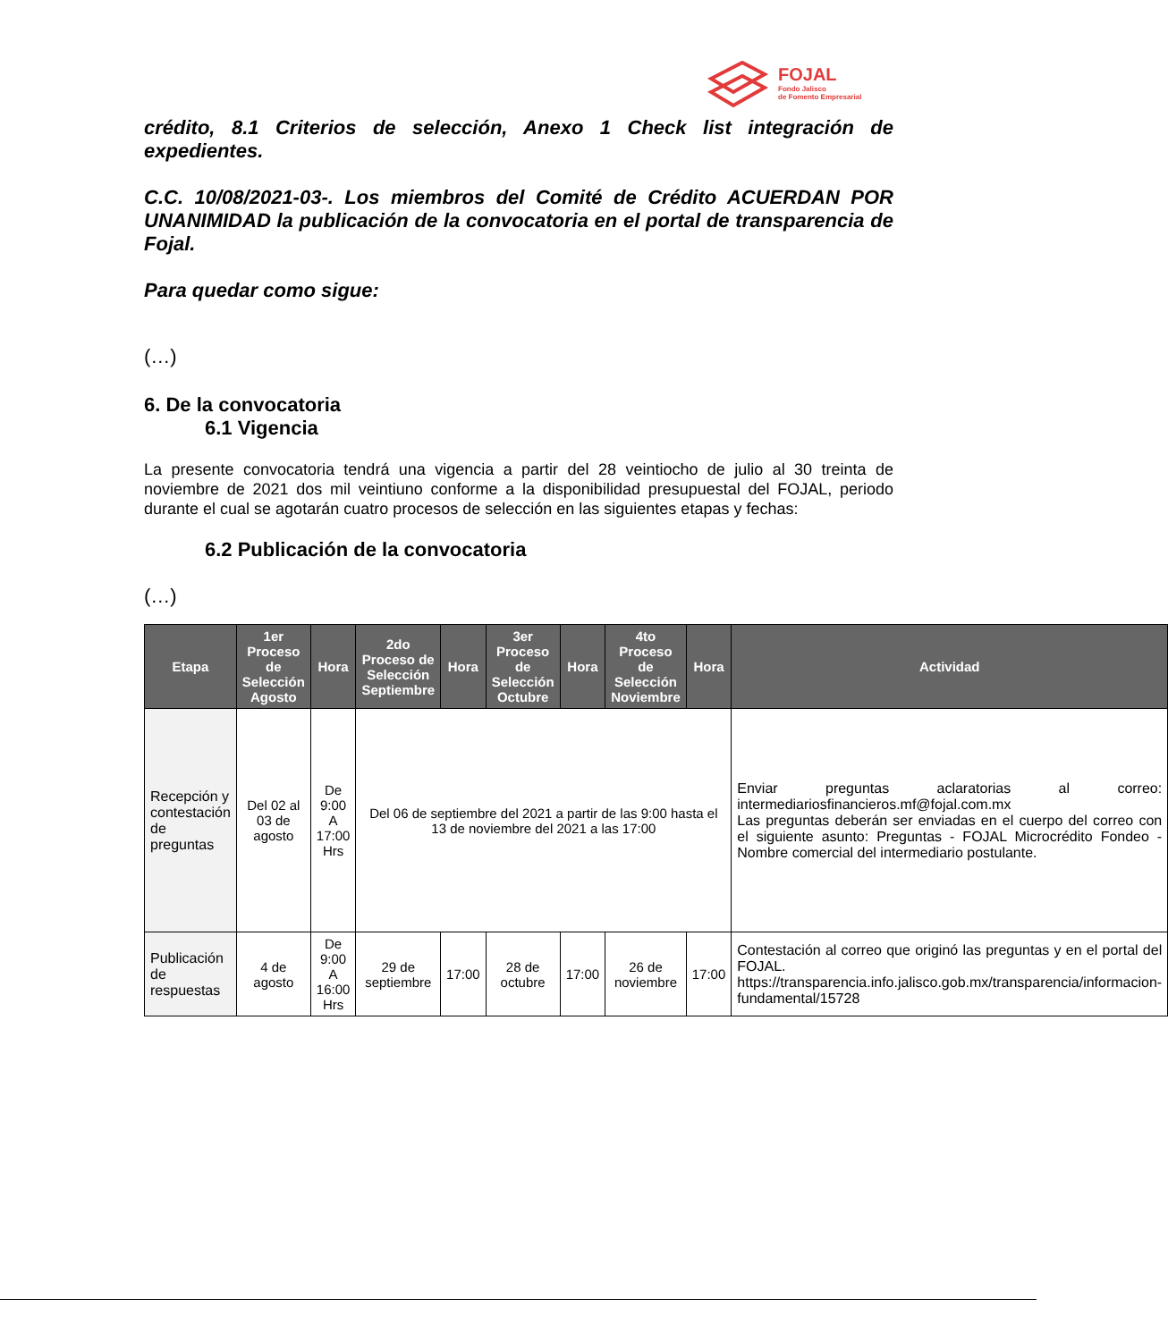FOJAL
Fondo Jalisco
de Fomento Empresarial
crédito, 8.1 Criterios de selección, Anexo 1 Check list integración de expedientes.
C.C. 10/08/2021-03-. Los miembros del Comité de Crédito ACUERDAN POR UNANIMIDAD la publicación de la convocatoria en el portal de transparencia de Fojal.
Para quedar como sigue:
(…)
6. De la convocatoria
6.1 Vigencia
La presente convocatoria tendrá una vigencia a partir del 28 veintiocho de julio al 30 treinta de noviembre de 2021 dos mil veintiuno conforme a la disponibilidad presupuestal del FOJAL, periodo durante el cual se agotarán cuatro procesos de selección en las siguientes etapas y fechas:
6.2 Publicación de la convocatoria
(…)
| Etapa | 1er Proceso de Selección Agosto | Hora | 2do Proceso de Selección Septiembre | Hora | 3er Proceso de Selección Octubre | Hora | 4to Proceso de Selección Noviembre | Hora | Actividad |
| --- | --- | --- | --- | --- | --- | --- | --- | --- | --- |
| Recepción y contestación de preguntas | Del 02 al 03 de agosto | De 9:00 A 17:00 Hrs | Del 06 de septiembre del 2021 a partir de las 9:00 hasta el 13 de noviembre del 2021 a las 17:00 | | | | | | Enviar preguntas aclaratorias al correo: intermediariosfinancieros.mf@fojal.com.mx Las preguntas deberán ser enviadas en el cuerpo del correo con el siguiente asunto: Preguntas - FOJAL Microcrédito Fondeo - Nombre comercial del intermediario postulante. |
| Publicación de respuestas | 4 de agosto | De 9:00 A 16:00 Hrs | 29 de septiembre | 17:00 | 28 de octubre | 17:00 | 26 de noviembre | 17:00 | Contestación al correo que originó las preguntas y en el portal del FOJAL. https://transparencia.info.jalisco.gob.mx/transparencia/informacion-fundamental/15728 |